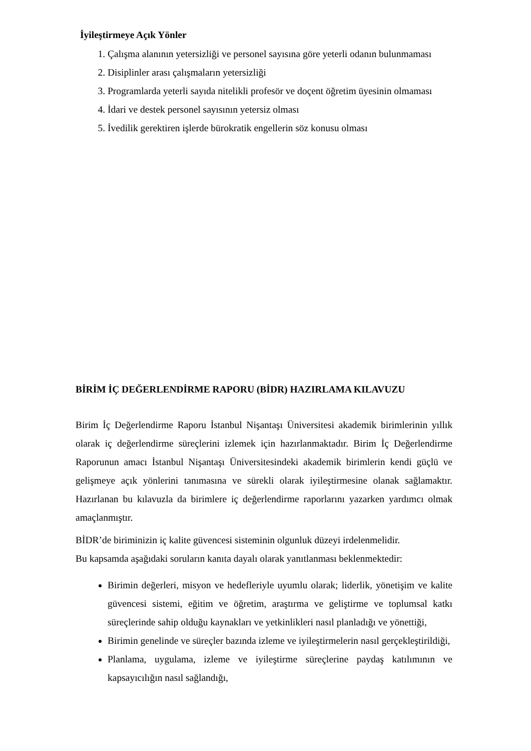İyileştirmeye Açık Yönler
1. Çalışma alanının yetersizliği ve personel sayısına göre yeterli odanın bulunmaması
2. Disiplinler arası çalışmaların yetersizliği
3. Programlarda yeterli sayıda nitelikli profesör ve doçent öğretim üyesinin olmaması
4. İdari ve destek personel sayısının yetersiz olması
5. İvedilik gerektiren işlerde bürokratik engellerin söz konusu olması
BİRİM İÇ DEĞERLENDİRME RAPORU (BİDR) HAZIRLAMA KILAVUZU
Birim İç Değerlendirme Raporu İstanbul Nişantaşı Üniversitesi akademik birimlerinin yıllık olarak iç değerlendirme süreçlerini izlemek için hazırlanmaktadır. Birim İç Değerlendirme Raporunun amacı İstanbul Nişantaşı Üniversitesindeki akademik birimlerin kendi güçlü ve gelişmeye açık yönlerini tanımasına ve sürekli olarak iyileştirmesine olanak sağlamaktır. Hazırlanan bu kılavuzla da birimlere iç değerlendirme raporlarını yazarken yardımcı olmak amaçlanmıştır.
BİDR’de biriminizin iç kalite güvencesi sisteminin olgunluk düzeyi irdelenmelidir.
Bu kapsamda aşağıdaki soruların kanıta dayalı olarak yanıtlanması beklenmektedir:
Birimin değerleri, misyon ve hedefleriyle uyumlu olarak; liderlik, yönetişim ve kalite güvencesi sistemi, eğitim ve öğretim, araştırma ve geliştirme ve toplumsal katkı süreçlerinde sahip olduğu kaynakları ve yetkinlikleri nasıl planladığı ve yönettiği,
Birimin genelinde ve süreçler bazında izleme ve iyileştirmelerin nasıl gerçekleştirildiği,
Planlama, uygulama, izleme ve iyileştirme süreçlerine paydaş katılımının ve kapsayıcılığın nasıl sağlandığı,